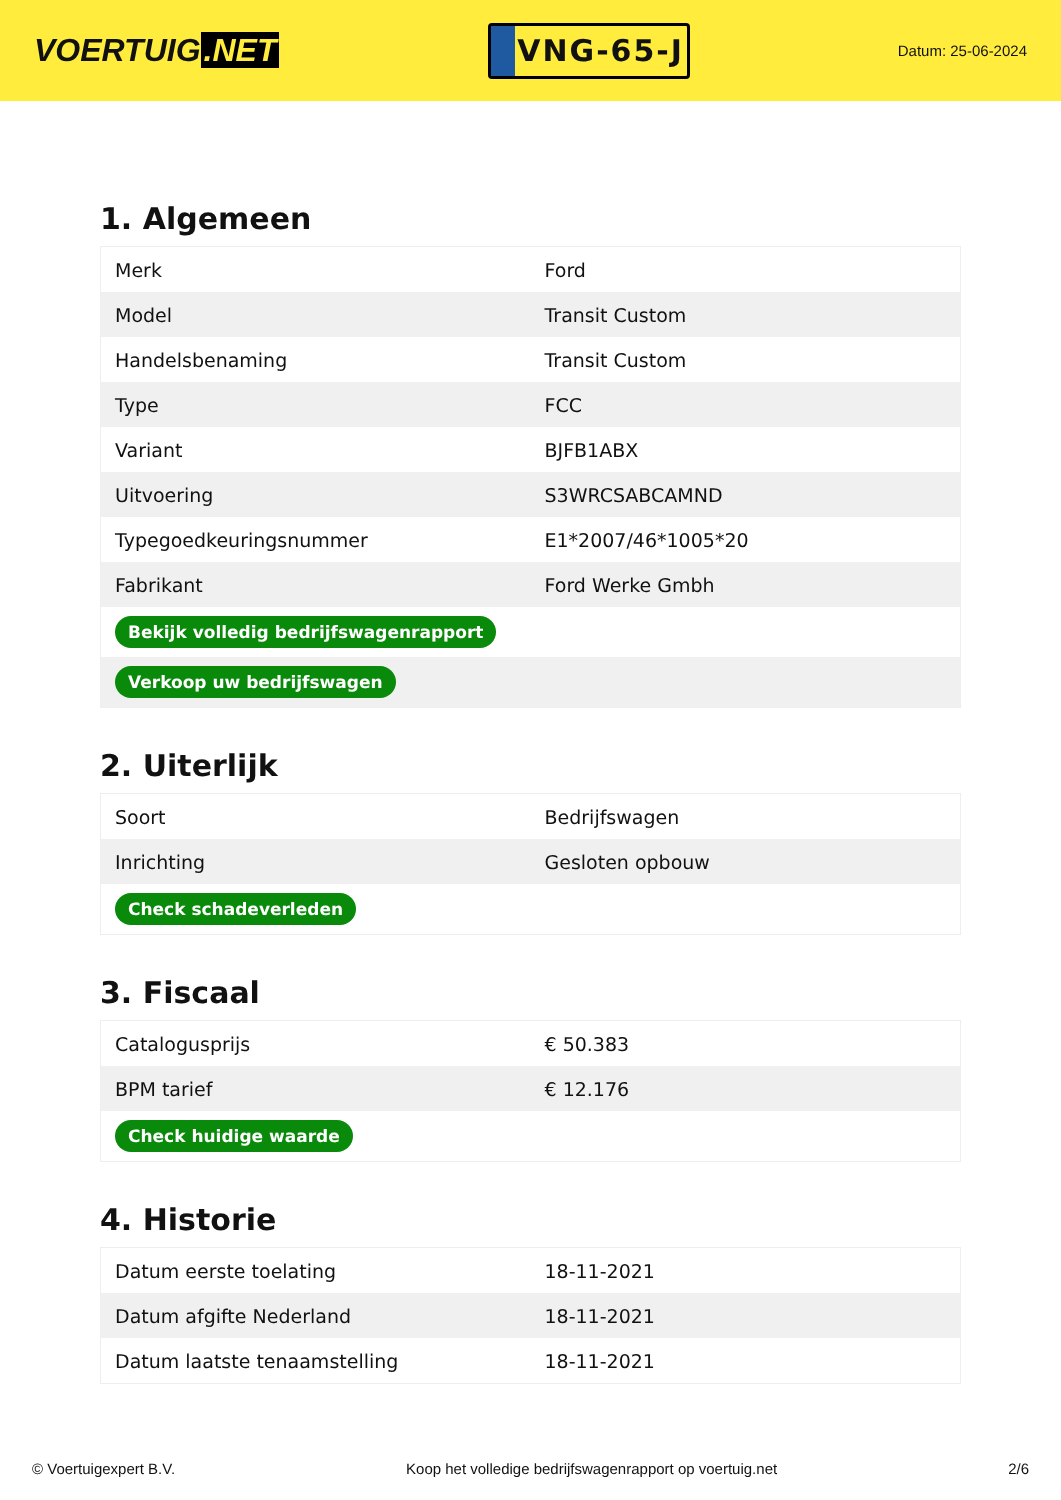VOERTUIG.NET
VNG-65-J
Datum: 25-06-2024
1. Algemeen
| Merk | Ford |
| Model | Transit Custom |
| Handelsbenaming | Transit Custom |
| Type | FCC |
| Variant | BJFB1ABX |
| Uitvoering | S3WRCSABCAMND |
| Typegoedkeuringsnummer | E1*2007/46*1005*20 |
| Fabrikant | Ford Werke Gmbh |
| Bekijk volledig bedrijfswagenrapport | |
| Verkoop uw bedrijfswagen | |
2. Uiterlijk
| Soort | Bedrijfswagen |
| Inrichting | Gesloten opbouw |
| Check schadeverleden | |
3. Fiscaal
| Catalogusprijs | € 50.383 |
| BPM tarief | € 12.176 |
| Check huidige waarde | |
4. Historie
| Datum eerste toelating | 18-11-2021 |
| Datum afgifte Nederland | 18-11-2021 |
| Datum laatste tenaamstelling | 18-11-2021 |
© Voertuigexpert B.V. Koop het volledige bedrijfswagenrapport op voertuig.net 2/6